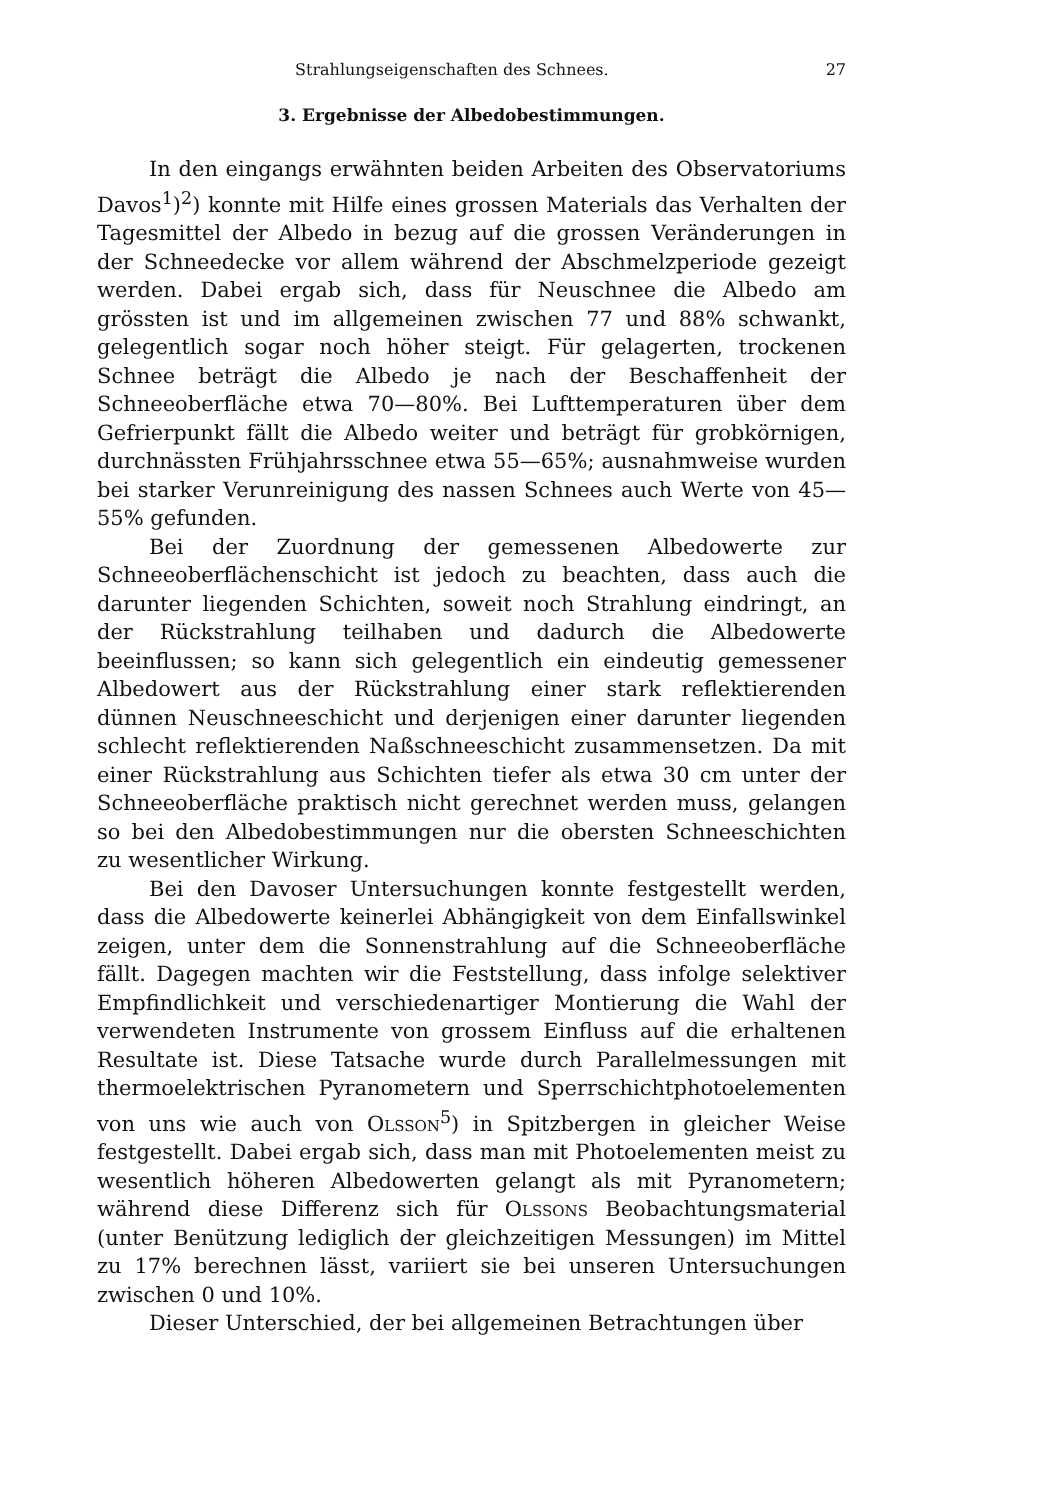Strahlungseigenschaften des Schnees. 27
3. Ergebnisse der Albedobestimmungen.
In den eingangs erwähnten beiden Arbeiten des Observatoriums Davos<sup>1</sup>)<sup>2</sup>) konnte mit Hilfe eines grossen Materials das Verhalten der Tagesmittel der Albedo in bezug auf die grossen Veränderungen in der Schneedecke vor allem während der Abschmelzperiode gezeigt werden. Dabei ergab sich, dass für Neuschnee die Albedo am grössten ist und im allgemeinen zwischen 77 und 88% schwankt, gelegentlich sogar noch höher steigt. Für gelagerten, trockenen Schnee beträgt die Albedo je nach der Beschaffenheit der Schneeoberfläche etwa 70—80%. Bei Lufttemperaturen über dem Gefrierpunkt fällt die Albedo weiter und beträgt für grobkörnigen, durchnässten Frühjahrsschnee etwa 55—65%; ausnahmweise wurden bei starker Verunreinigung des nassen Schnees auch Werte von 45—55% gefunden.
Bei der Zuordnung der gemessenen Albedowerte zur Schneeoberflächenschicht ist jedoch zu beachten, dass auch die darunter liegenden Schichten, soweit noch Strahlung eindringt, an der Rückstrahlung teilhaben und dadurch die Albedowerte beeinflussen; so kann sich gelegentlich ein eindeutig gemessener Albedowert aus der Rückstrahlung einer stark reflektierenden dünnen Neuschneeschicht und derjenigen einer darunter liegenden schlecht reflektierenden Naßschneeschicht zusammensetzen. Da mit einer Rückstrahlung aus Schichten tiefer als etwa 30 cm unter der Schneeoberfläche praktisch nicht gerechnet werden muss, gelangen so bei den Albedobestimmungen nur die obersten Schneeschichten zu wesentlicher Wirkung.
Bei den Davoser Untersuchungen konnte festgestellt werden, dass die Albedowerte keinerlei Abhängigkeit von dem Einfallswinkel zeigen, unter dem die Sonnenstrahlung auf die Schneeoberfläche fällt. Dagegen machten wir die Feststellung, dass infolge selektiver Empfindlichkeit und verschiedenartiger Montierung die Wahl der verwendeten Instrumente von grossem Einfluss auf die erhaltenen Resultate ist. Diese Tatsache wurde durch Parallelmessungen mit thermoelektrischen Pyranometern und Sperrschichtphotoelementen von uns wie auch von Olsson<sup>5</sup>) in Spitzbergen in gleicher Weise festgestellt. Dabei ergab sich, dass man mit Photoelementen meist zu wesentlich höheren Albedowerten gelangt als mit Pyranometern; während diese Differenz sich für Olssons Beobachtungsmaterial (unter Benützung lediglich der gleichzeitigen Messungen) im Mittel zu 17% berechnen lässt, variiert sie bei unseren Untersuchungen zwischen 0 und 10%.
Dieser Unterschied, der bei allgemeinen Betrachtungen über